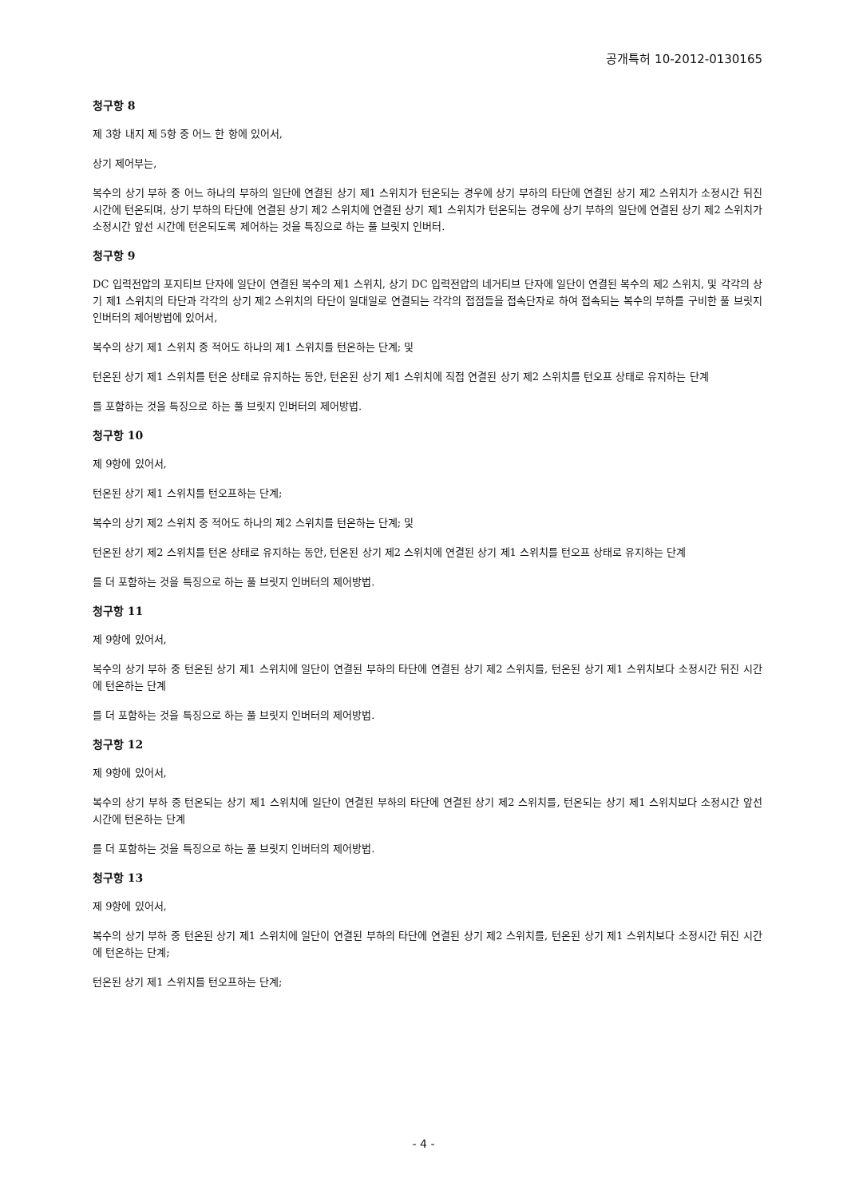공개특허 10-2012-0130165
청구항 8
제 3항 내지 제 5항 중 어느 한 항에 있어서,
상기 제어부는,
복수의 상기 부하 중 어느 하나의 부하의 일단에 연결된 상기 제1 스위치가 턴온되는 경우에 상기 부하의 타단에 연결된 상기 제2 스위치가 소정시간 뒤진 시간에 턴온되며, 상기 부하의 타단에 연결된 상기 제2 스위치에 연결된 상기 제1 스위치가 턴온되는 경우에 상기 부하의 일단에 연결된 상기 제2 스위치가 소정시간 앞선 시간에 턴온되도록 제어하는 것을 특징으로 하는 풀 브릿지 인버터.
청구항 9
DC 입력전압의 포지티브 단자에 일단이 연결된 복수의 제1 스위치, 상기 DC 입력전압의 네거티브 단자에 일단이 연결된 복수의 제2 스위치, 및 각각의 상기 제1 스위치의 타단과 각각의 상기 제2 스위치의 타단이 일대일로 연결되는 각각의 접점들을 접속단자로 하여 접속되는 복수의 부하를 구비한 풀 브릿지 인버터의 제어방법에 있어서,
복수의 상기 제1 스위치 중 적어도 하나의 제1 스위치를 턴온하는 단계; 및
턴온된 상기 제1 스위치를 턴온 상태로 유지하는 동안, 턴온된 상기 제1 스위치에 직접 연결된 상기 제2 스위치를 턴오프 상태로 유지하는 단계
를 포함하는 것을 특징으로 하는 풀 브릿지 인버터의 제어방법.
청구항 10
제 9항에 있어서,
턴온된 상기 제1 스위치를 턴오프하는 단계;
복수의 상기 제2 스위치 중 적어도 하나의 제2 스위치를 턴온하는 단계; 및
턴온된 상기 제2 스위치를 턴온 상태로 유지하는 동안, 턴온된 상기 제2 스위치에 연결된 상기 제1 스위치를 턴오프 상태로 유지하는 단계
를 더 포함하는 것을 특징으로 하는 풀 브릿지 인버터의 제어방법.
청구항 11
제 9항에 있어서,
복수의 상기 부하 중 턴온된 상기 제1 스위치에 일단이 연결된 부하의 타단에 연결된 상기 제2 스위치를, 턴온된 상기 제1 스위치보다 소정시간 뒤진 시간에 턴온하는 단계
를 더 포함하는 것을 특징으로 하는 풀 브릿지 인버터의 제어방법.
청구항 12
제 9항에 있어서,
복수의 상기 부하 중 턴온되는 상기 제1 스위치에 일단이 연결된 부하의 타단에 연결된 상기 제2 스위치를, 턴온되는 상기 제1 스위치보다 소정시간 앞선 시간에 턴온하는 단계
를 더 포함하는 것을 특징으로 하는 풀 브릿지 인버터의 제어방법.
청구항 13
제 9항에 있어서,
복수의 상기 부하 중 턴온된 상기 제1 스위치에 일단이 연결된 부하의 타단에 연결된 상기 제2 스위치를, 턴온된 상기 제1 스위치보다 소정시간 뒤진 시간에 턴온하는 단계;
턴온된 상기 제1 스위치를 턴오프하는 단계;
- 4 -